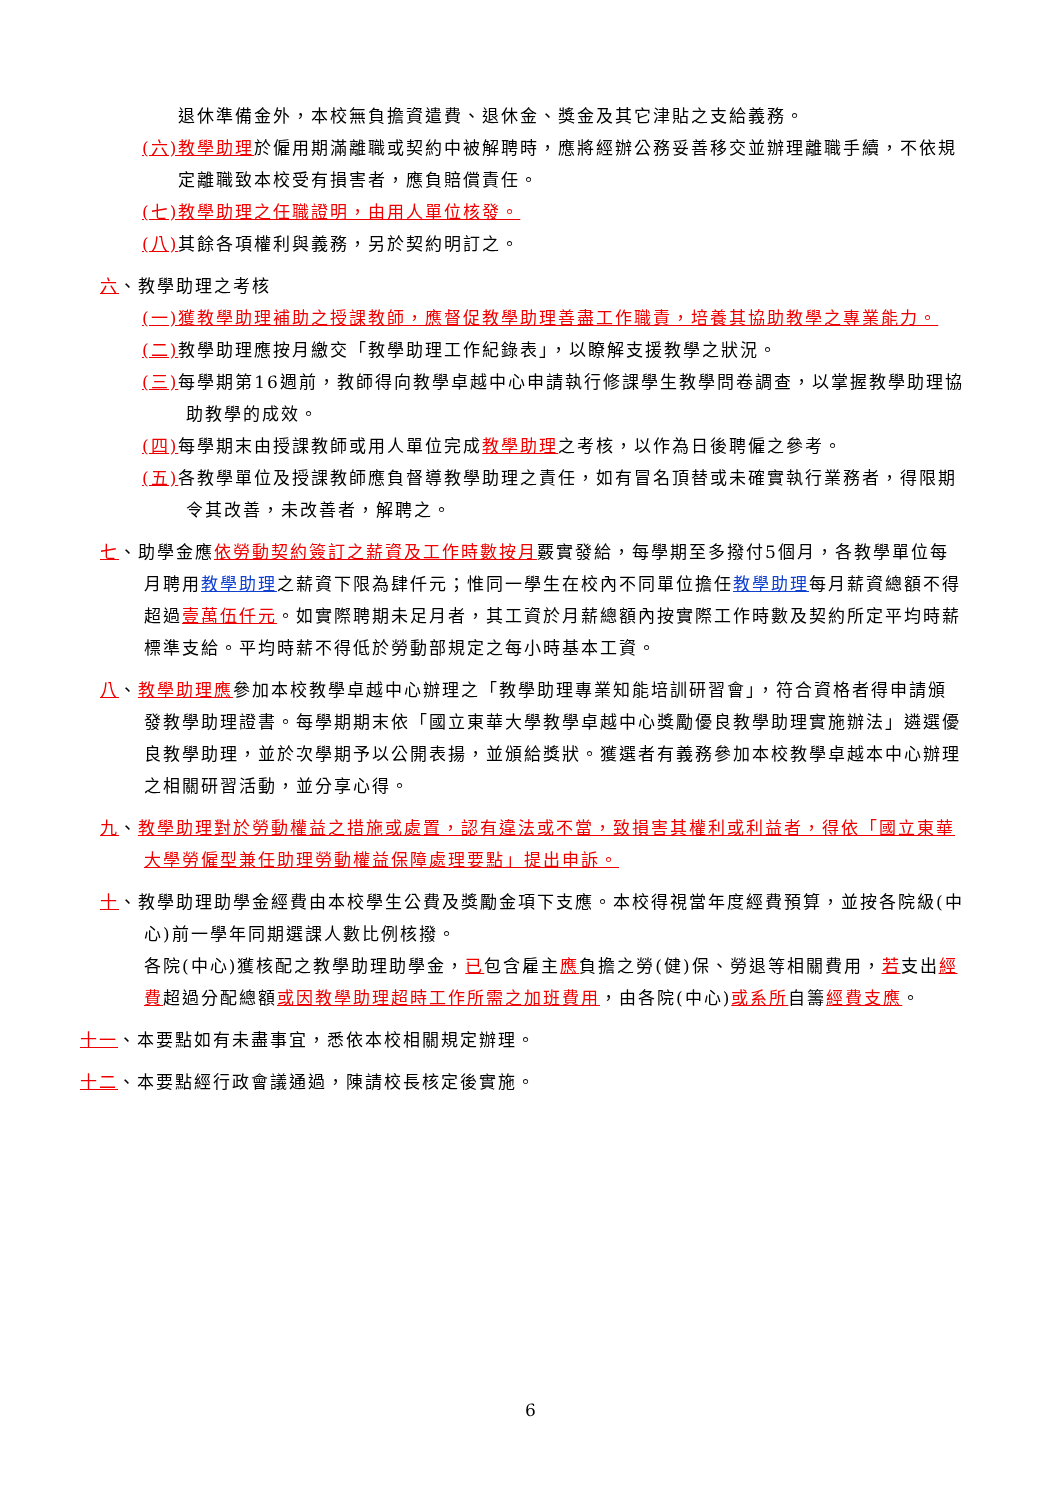退休準備金外，本校無負擔資遣費、退休金、獎金及其它津貼之支給義務。
(六)教學助理於僱用期滿離職或契約中被解聘時，應將經辦公務妥善移交並辦理離職手續，不依規定離職致本校受有損害者，應負賠償責任。
(七)教學助理之任職證明，由用人單位核發。
(八) 其餘各項權利與義務，另於契約明訂之。
六、教學助理之考核
(一)獲教學助理補助之授課教師，應督促教學助理善盡工作職責，培養其協助教學之專業能力。
(二) 教學助理應按月繳交「教學助理工作紀錄表」，以瞭解支援教學之狀況。
(三) 每學期第16週前，教師得向教學卓越中心申請執行修課學生教學問卷調查，以掌握教學助理協助教學的成效。
(四) 每學期末由授課教師或用人單位完成教學助理之考核，以作為日後聘僱之參考。
(五) 各教學單位及授課教師應負督導教學助理之責任，如有冒名頂替或未確實執行業務者，得限期令其改善，未改善者，解聘之。
七、助學金應依勞動契約簽訂之薪資及工作時數按月覈實發給，每學期至多撥付5個月，各教學單位每月聘用教學助理之薪資下限為肆仟元；惟同一學生在校內不同單位擔任教學助理每月薪資總額不得超過壹萬伍仟元。如實際聘期未足月者，其工資於月薪總額內按實際工作時數及契約所定平均時薪標準支給。平均時薪不得低於勞動部規定之每小時基本工資。
八、教學助理應參加本校教學卓越中心辦理之「教學助理專業知能培訓研習會」，符合資格者得申請頒發教學助理證書。每學期期末依「國立東華大學教學卓越中心獎勵優良教學助理實施辦法」遴選優良教學助理，並於次學期予以公開表揚，並頒給獎狀。獲選者有義務參加本校教學卓越本中心辦理之相關研習活動，並分享心得。
九、教學助理對於勞動權益之措施或處置，認有違法或不當，致損害其權利或利益者，得依「國立東華大學勞僱型兼任助理勞動權益保障處理要點」提出申訴。
十、教學助理助學金經費由本校學生公費及獎勵金項下支應。本校得視當年度經費預算，並按各院級(中心)前一學年同期選課人數比例核撥。
各院(中心)獲核配之教學助理助學金，已包含雇主應負擔之勞(健)保、勞退等相關費用，若支出經費超過分配總額或因教學助理超時工作所需之加班費用，由各院(中心)或系所自籌經費支應。
十一、本要點如有未盡事宜，悉依本校相關規定辦理。
十二、本要點經行政會議通過，陳請校長核定後實施。
6